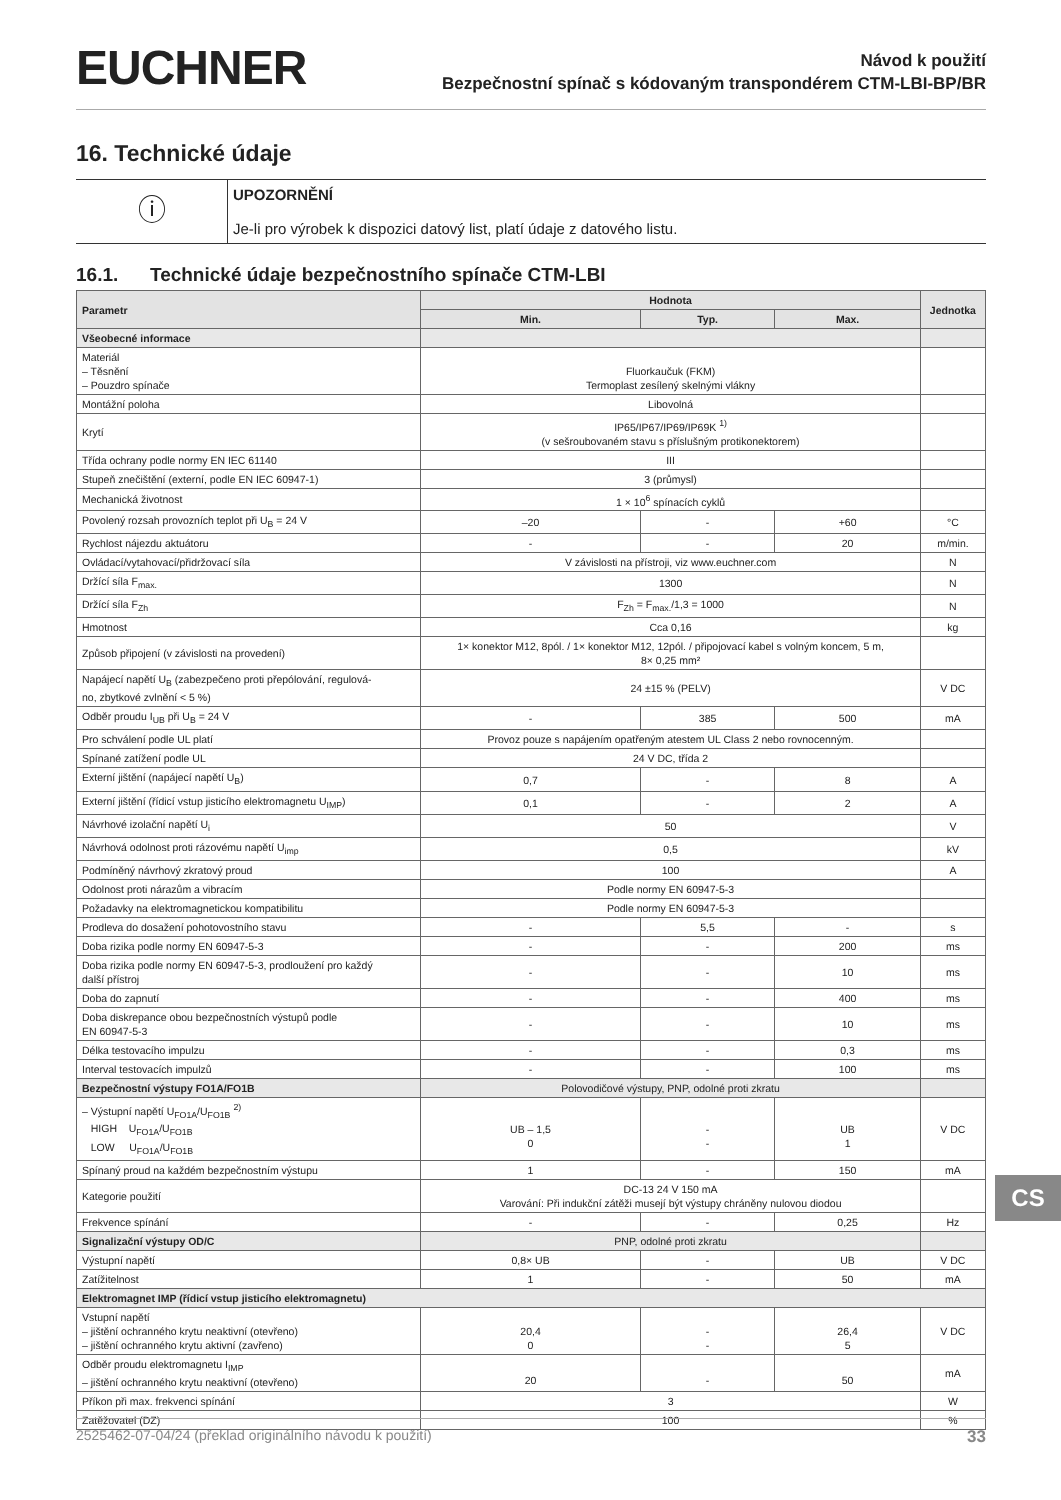EUCHNER
Návod k použití
Bezpečnostní spínač s kódovaným transpondérem CTM-LBI-BP/BR
16. Technické údaje
ⓘ
UPOZORNĚNÍ
Je-li pro výrobek k dispozici datový list, platí údaje z datového listu.
16.1. Technické údaje bezpečnostního spínače CTM-LBI
| Parametr | Hodnota | | | Jednotka |
| --- | --- | --- | --- | --- |
| | Min. | Typ. | Max. | |
| Všeobecné informace | | | | |
| Materiál – Těsnění – Pouzdro spínače | Fluorkaučuk (FKM) Termoplast zesílený skelnými vlákny | | | |
| Montážní poloha | Libovolná | | | |
| Krytí | IP65/IP67/IP69/IP69K <sup>1)</sup> (v sešroubovaném stavu s příslušným protikonektorem) | | | |
| Třída ochrany podle normy EN IEC 61140 | III | | | |
| Stupeň znečištění (externí, podle EN IEC 60947-1) | 3 (průmysl) | | | |
| Mechanická životnost | 1 × 10<sup>6</sup> spínacích cyklů | | | |
| Povolený rozsah provozních teplot při U<sub>B</sub> = 24 V | –20 | - | +60 | °C |
| Rychlost nájezdu aktuátoru | - | - | 20 | m/min. |
| Ovládací/vytahovací/přidržovací síla | V závislosti na přístroji, viz www.euchner.com | | | N |
| Držící síla F<sub>max.</sub> | 1300 | | | N |
| Držící síla F<sub>Zh</sub> | F<sub>Zh</sub> = F<sub>max.</sub>/1,3 = 1000 | | | N |
| Hmotnost | Cca 0,16 | | | kg |
| Způsob připojení (v závislosti na provedení) | 1× konektor M12, 8pól. / 1× konektor M12, 12pól. / připojovací kabel s volným koncem, 5 m, 8× 0,25 mm² | | | |
| Napájecí napětí U<sub>B</sub> (zabezpečeno proti přepólování, regulová- no, zbytkové zvlnění < 5 %) | 24 ±15 % (PELV) | | | V DC |
| Odběr proudu I<sub>UB</sub> při U<sub>B</sub> = 24 V | - | 385 | 500 | mA |
| Pro schválení podle UL platí | Provoz pouze s napájením opatřeným atestem UL Class 2 nebo rovnocenným. | | | |
| Spínané zatížení podle UL | 24 V DC, třída 2 | | | |
| Externí jištění (napájecí napětí U<sub>B</sub>) | 0,7 | - | 8 | A |
| Externí jištění (řídicí vstup jisticího elektromagnetu U<sub>IMP</sub>) | 0,1 | - | 2 | A |
| Návrhové izolační napětí U<sub>i</sub> | 50 | | | V |
| Návrhová odolnost proti rázovému napětí U<sub>imp</sub> | 0,5 | | | kV |
| Podmíněný návrhový zkratový proud | 100 | | | A |
| Odolnost proti nárazům a vibracím | Podle normy EN 60947-5-3 | | | |
| Požadavky na elektromagnetickou kompatibilitu | Podle normy EN 60947-5-3 | | | |
| Prodleva do dosažení pohotovostního stavu | - | 5,5 | - | s |
| Doba rizika podle normy EN 60947-5-3 | - | - | 200 | ms |
| Doba rizika podle normy EN 60947-5-3, prodloužení pro každý další přístroj | - | - | 10 | ms |
| Doba do zapnutí | - | - | 400 | ms |
| Doba diskrepance obou bezpečnostních výstupů podle EN 60947-5-3 | - | - | 10 | ms |
| Délka testovacího impulzu | - | - | 0,3 | ms |
| Interval testovacích impulzů | - | - | 100 | ms |
| Bezpečnostní výstupy FO1A/FO1B | Polovodičové výstupy, PNP, odolné proti zkratu | | | |
| – Výstupní napětí U<sub>FO1A</sub>/U<sub>FO1B</sub> <sup>2)</sup> HIGH U<sub>FO1A</sub>/U<sub>FO1B</sub> LOW U<sub>FO1A</sub>/U<sub>FO1B</sub> | UB – 1,5 0 | - - | UB 1 | V DC |
| Spínaný proud na každém bezpečnostním výstupu | 1 | - | 150 | mA |
| Kategorie použití | DC-13 24 V 150 mA Varování: Při indukční zátěži musejí být výstupy chráněny nulovou diodou | | | |
| Frekvence spínání | - | - | 0,25 | Hz |
| Signalizační výstupy OD/C | PNP, odolné proti zkratu | | | |
| Výstupní napětí | 0,8× UB | - | UB | V DC |
| Zatížitelnost | 1 | - | 50 | mA |
| Elektromagnet IMP (řídicí vstup jisticího elektromagnetu) | | | | |
| Vstupní napětí – jištění ochranného krytu neaktivní (otevřeno) – jištění ochranného krytu aktivní (zavřeno) | 20,4 0 | - - | 26,4 5 | V DC |
| Odběr proudu elektromagnetu I<sub>IMP</sub> – jištění ochranného krytu neaktivní (otevřeno) | 20 | - | 50 | mA |
| Příkon při max. frekvenci spínání | 3 | | | W |
| Zatěžovatel (DZ) | 100 | | | % |
2525462-07-04/24 (překlad originálního návodu k použití) 33
CS